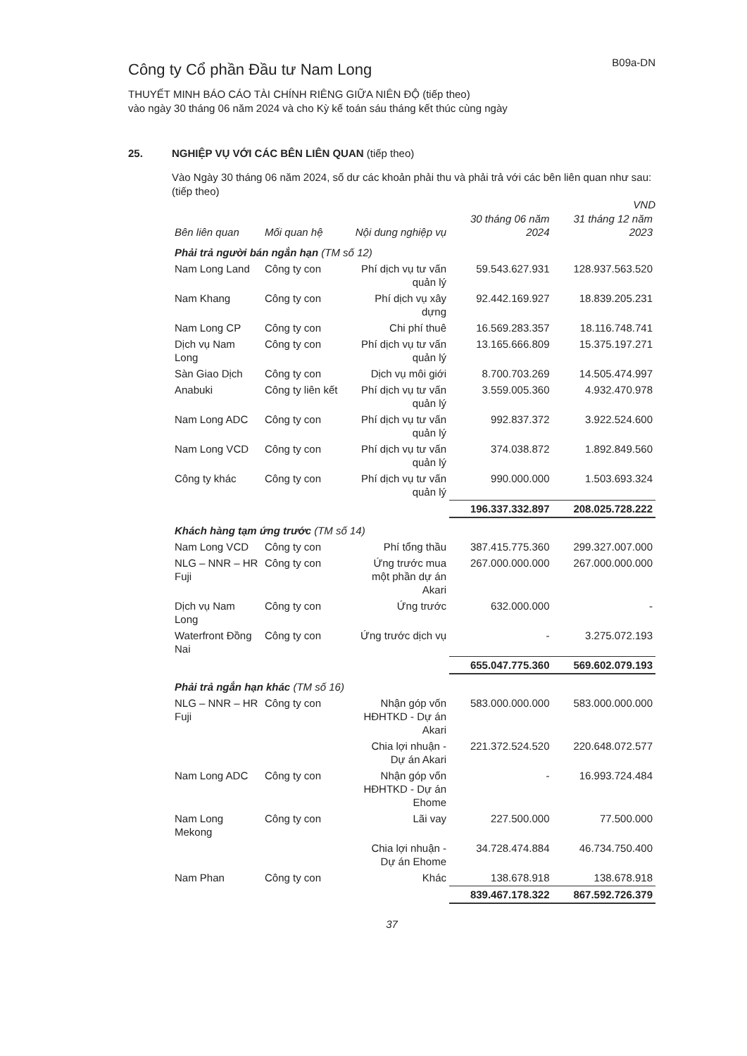Công ty Cổ phần Đầu tư Nam Long
B09a-DN
THUYẾT MINH BÁO CÁO TÀI CHÍNH RIÊNG GIỮA NIÊN ĐỘ (tiếp theo)
vào ngày 30 tháng 06 năm 2024 và cho Kỳ kế toán sáu tháng kết thúc cùng ngày
25. NGHIỆP VỤ VỚI CÁC BÊN LIÊN QUAN (tiếp theo)
Vào Ngày 30 tháng 06 năm 2024, số dư các khoản phải thu và phải trả với các bên liên quan như sau: (tiếp theo)
VND
| Bên liên quan | Mối quan hệ | Nội dung nghiệp vụ | 30 tháng 06 năm 2024 | 31 tháng 12 năm 2023 |
| --- | --- | --- | --- | --- |
| Phải trả người bán ngắn hạn (TM số 12) | | | | |
| Nam Long Land | Công ty con | Phí dịch vụ tư vấn quản lý | 59.543.627.931 | 128.937.563.520 |
| Nam Khang | Công ty con | Phí dịch vụ xây dựng | 92.442.169.927 | 18.839.205.231 |
| Nam Long CP | Công ty con | Chi phí thuê | 16.569.283.357 | 18.116.748.741 |
| Dịch vụ Nam Long | Công ty con | Phí dịch vụ tư vấn quản lý | 13.165.666.809 | 15.375.197.271 |
| Sàn Giao Dịch | Công ty con | Dịch vụ môi giới | 8.700.703.269 | 14.505.474.997 |
| Anabuki | Công ty liên kết | Phí dịch vụ tư vấn quản lý | 3.559.005.360 | 4.932.470.978 |
| Nam Long ADC | Công ty con | Phí dịch vụ tư vấn quản lý | 992.837.372 | 3.922.524.600 |
| Nam Long VCD | Công ty con | Phí dịch vụ tư vấn quản lý | 374.038.872 | 1.892.849.560 |
| Công ty khác | Công ty con | Phí dịch vụ tư vấn quản lý | 990.000.000 | 1.503.693.324 |
| | | | 196.337.332.897 | 208.025.728.222 |
| Khách hàng tạm ứng trước (TM số 14) | | | | |
| Nam Long VCD | Công ty con | Phí tổng thầu | 387.415.775.360 | 299.327.007.000 |
| NLG – NNR – HR Fuji | Công ty con | Ứng trước mua một phần dự án Akari | 267.000.000.000 | 267.000.000.000 |
| Dịch vụ Nam Long | Công ty con | Ứng trước | 632.000.000 | - |
| Waterfront Đồng Nai | Công ty con | Ứng trước dịch vụ | - | 3.275.072.193 |
| | | | 655.047.775.360 | 569.602.079.193 |
| Phải trả ngắn hạn khác (TM số 16) | | | | |
| NLG – NNR – HR Fuji | Công ty con | Nhận góp vốn HĐHTKD - Dự án Akari | 583.000.000.000 | 583.000.000.000 |
| | | Chia lợi nhuận - Dự án Akari | 221.372.524.520 | 220.648.072.577 |
| Nam Long ADC | Công ty con | Nhận góp vốn HĐHTKD - Dự án Ehome | - | 16.993.724.484 |
| Nam Long Mekong | Công ty con | Lãi vay | 227.500.000 | 77.500.000 |
| | | Chia lợi nhuận - Dự án Ehome | 34.728.474.884 | 46.734.750.400 |
| Nam Phan | Công ty con | Khác | 138.678.918 | 138.678.918 |
| | | | 839.467.178.322 | 867.592.726.379 |
37